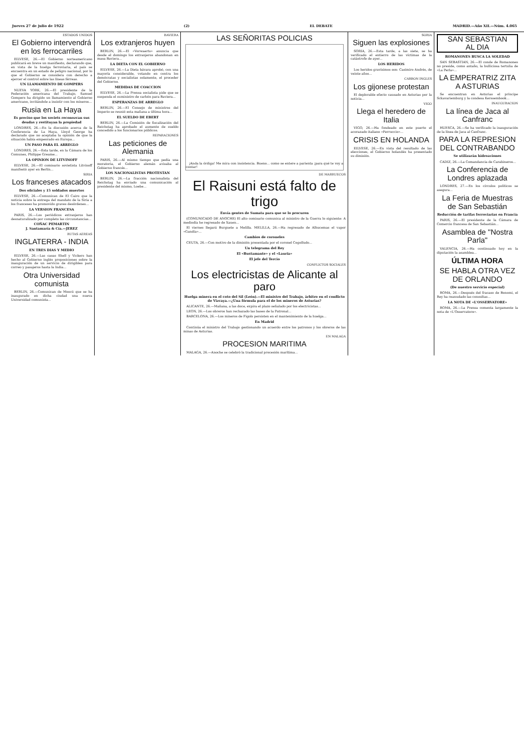Jueves 27 de julio de 1922 (2) EL DEBATE MADRID.—Año XII.—Núm. 4.065
ESTADOS UNIDOS
El Gobierno intervendrá en los ferrocarriles
EILVESE, 26.—El Gobierno norteamericano publicará en breve un manifiesto, declarando que, en vista de la huelga ferroviaria, el país se encuentra en un estado de peligro nacional, por lo que el Gobierno se considera con derecho a ejercer el control sobre las líneas férreas.
UN LLAMAMIENTO DE GOMPERS
NUEVA YORK, 26.—El presidente de la Federación americana del Trabajo, Samuel Gompers ha dirigido un llamamiento al Gobierno americano, invitándole a insistir con los mineros...
Rusia en La Haya
Es preciso que los soviets reconozcan sus deudas y restituyan la propiedad
LONDRES, 26.—En la discusión acerca de la Conferencia de La Haya, Lloyd George ha declarado que no aceptaba la opinión de que la situación había empeorado en Europa...
UN PASO PARA EL ARREGLO
LONDRES, 26.—Esta tarde, en la Cámara de los Comunes, Philippe Greame...
LA OPINION DE LITVINOFF
EILVESE, 26.—El comisario sovietista Litvinoff manifestó ayer en Berlín...
SIRIA
Los franceses atacados
Dos oficiales y 15 soldados muertos
EILVESE, 26.—Comunican de El Cairo que la noticia sobre la entrega del mandato de la Siria a los franceses ha promovido graves desórdenes...
LA VERSION FRANCESA
PARIS, 26.—Los periódicos extranjeros han desnaturalizado por completo las circunstancias...
COÑAC PEMARTIN
J. Santamaría & Cía.—JEREZ
RUTAS AEREAS
INGLATERRA - INDIA
EN TRES DIAS Y MEDIO
EILVESE, 26.—Las casas Shell y Vickers han hecho al Gobierno inglés proposiciones sobre la inauguración de un servicio de dirigibles para correo y pasajeros hasta la India...
Otra Universidad comunista
BERLIN, 26.—Comunican de Moscú que se ha inaugurado en dicha ciudad una nueva Universidad comunista...
BAVIERA
Los extranjeros huyen
BERLIN, 26.—El «Vorwaerts» anuncia que desde el domingo los extranjeros abandonan en masa Baviera...
LA DIETA CON EL GOBIERNO
EILVESE, 26.—La Dieta bávara aprobó, con una mayoría considerable, votando en contra los demócratas y socialistas solamente, el proceder del Gobierno.
MEDIDAS DE COACCION
EILVESE, 26.—La Prensa socialista pide que se suspenda el suministro de carbón para Baviera...
ESPERANZAS DE ARREGLO
BERLIN, 26.—El Consejo de ministros del Imperio se reunió esta mañana a última hora...
EL SUELDO DE EBERT
BERLIN, 26.—La Comisión de fiscalización del Reichstag ha aprobado el aumento de sueldo concedido a los funcionarios públicos.
REPARACIONES
Las peticiones de Alemania
PARIS, 26.—Al mismo tiempo que pedía una moratoria, el Gobierno alemán avisaba al Gobierno francés...
LOS NACIONALISTAS PROTESTAN
BERLIN, 26.—La fracción nacionalista del Reichstag ha enviado una comunicación al presidente del mismo, Loebe...
LAS SEÑORITAS POLICIAS
¡Anda la órdiga! Me mira con insistencia. Bueno... como se entere a parienta ¡para qué te voy a contar!
DE MARRUECOS
El Raisuni está falto de trigo
Envía gentes de Sumata para que se lo procuren
(COMUNICADO DE ANOCHE) El alto comisario comunica al ministro de la Guerra lo siguiente: A mediodía he regresado de Xauen...
El viernes llegará Burguete a Melilla. MELILLA, 26.—Ha regresado de Alhucemas el vapor «Gandía»...
Cambios de coroneles
CEUTA, 26.—Con motivo de la dimisión presentada por el coronel Cogolludo...
Un telegrama del Rey
El «Bustamante» y el «Lauria»
El jefe del Tercio
CONFLICTOS SOCIALES
Los electricistas de Alicante al paro
Huelga minera en el coto del Sil (León).—El ministro del Trabajo, árbitro en el conflicto de Vizcaya.—¿Una fórmula para el de los mineros de Asturias?
ALICANTE, 26.—Mañana, a las doce, expira el plazo señalado por los electricistas...
LEON, 26.—Los obreros han rechazado las bases de la Patronal...
BARCELONA, 26.—Los mineros de Figols persisten en el mantenimiento de la huelga...
En Madrid
Continúa el ministro del Trabajo gestionando un acuerdo entre los patronos y los obreros de las minas de Asturias.
EN MALAGA
PROCESION MARITIMA
MALAGA, 26.—Anoche se celebró la tradicional procesión marítima...
SORIA
Siguen las explosiones
SORIA, 26.—Esta tarde, a las siete, se ha verificado el entierro de las víctimas de la catástrofe de ayer...
LOS HERIDOS
Los heridos gravísimos son: Casimiro Andrés, de veinte años...
CARBON INGLES
Los gijonese protestan
El deplorable efecto causado en Asturias por la noticia...
VIGO
Llega el heredero de Italia
VIGO, 26.—Ha fondeado en este puerto el acorazado italiano «Ferruccio»...
CRISIS EN HOLANDA
EILVESE, 26.—En vista del resultado de las elecciones, el Gobierno holandés ha presentado su dimisión.
SAN SEBASTIAN
AL DIA
ROMANONES BUSCA LA SOLEDAD
SAN SEBASTIAN, 26.—El conde de Romanones no preside, como antaño, la bulliciosa tertulia de «La Perla»...
LA EMPERATRIZ ZITA A ASTURIAS
Se encuentran en Asturias el príncipe Sckavariemburg y la condesa Kerssembook...
INAUGURACION
La línea de Jaca al Canfranc
HUESCA, 26.—Se ha verificado la inauguración de la línea de Jaca al Canfranc.
PARA LA REPRESION DEL CONTRABANDO
Se utilizarán hidroaviones
CADIZ, 26.—La Comandancia de Carabineros...
La Conferencia de Londres aplazada
LONDRES, 27.—En los círculos políticos se asegura...
La Feria de Muestras de San Sebastián
Reducción de tarifas ferroviarias en Francia
PARIS, 26.—El presidente de la Cámara de Comercio francesa de San Sebastián...
Asamblea de "Nostra Parla"
VALENCIA, 26.—Ha continuado hoy en la diputación la asamblea...
ÚLTIMA HORA
SE HABLA OTRA VEZ DE ORLANDO
(De nuestro servicio especial)
ROMA, 26.—Después del fracaso de Bonomi, el Rey ha reanudado las consultas...
LA NOTA DE «L'OSSERVATORE»
ROMA, 26.—La Prensa comenta largamente la nota de «L'Osservatore».